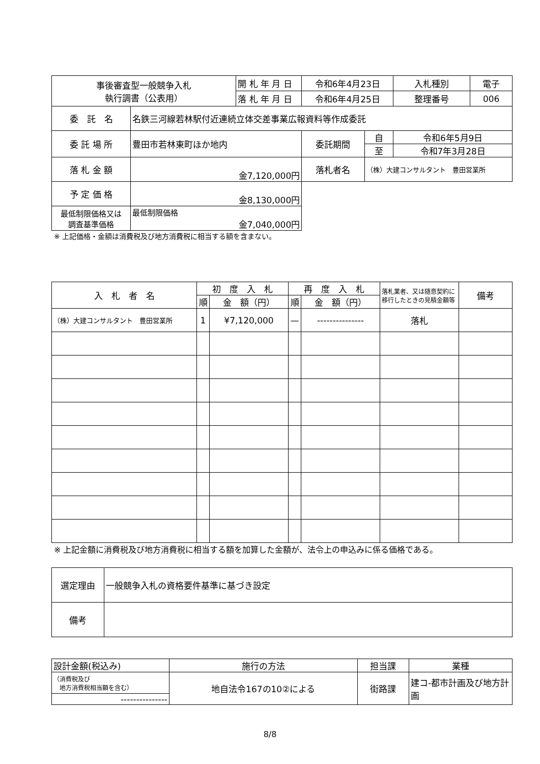| 事後審査型一般競争入札 執行調書（公表用） | | 開 札 年 月 日 | 令和6年4月23日 | | 入札種別 | 電子 |
| | | 落 札 年 月 日 | 令和6年4月25日 | | 整理番号 | 006 |
| 委 託 名 | 名鉄三河線若林駅付近連続立体交差事業広報資料等作成委託 | | | | | |
| 委 託 場 所 | 豊田市若林東町ほか地内 | | 委託期間 | 自 | 令和6年5月9日 | |
| | | | | 至 | 令和7年3月28日 | |
| 落 札 金 額 | 金7,120,000円 | | 落札者名 | （株）大建コンサルタント 豊田営業所 | | |
| 予 定 価 格 | 金8,130,000円 | | | | | |
| 最低制限価格又は 調査基準価格 | 最低制限価格 金7,040,000円 | | | | | |
※ 上記価格・金額は消費税及び地方消費税に相当する額を含まない。
| 入 札 者 名 | 初 度 入 札 | | 再 度 入 札 | | 落札業者、又は随意契約に移行したときの見積金額等 | 備考 |
| | 順 | 金 額（円） | 順 | 金 額（円） | | |
| （株）大建コンサルタント 豊田営業所 | 1 | ¥7,120,000 | — | --------------- | 落札 | |
※ 上記金額に消費税及び地方消費税に相当する額を加算した金額が、法令上の申込みに係る価格である。
| 選定理由 | 一般競争入札の資格要件基準に基づき設定 |
| 備考 | |
| 設計金額(税込み) | 施行の方法 | 担当課 | 業種 |
| （消費税及び 地方消費税相当額を含む） | 地自法令167の10②による | 街路課 | 建コ-都市計画及び地方計画 |
| --------------- | | | |
8/8